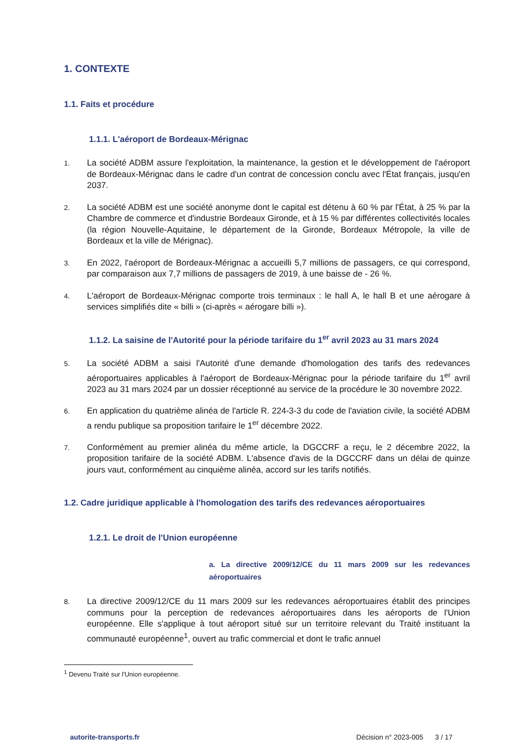1. CONTEXTE
1.1. Faits et procédure
1.1.1. L'aéroport de Bordeaux-Mérignac
1. La société ADBM assure l'exploitation, la maintenance, la gestion et le développement de l'aéroport de Bordeaux-Mérignac dans le cadre d'un contrat de concession conclu avec l'État français, jusqu'en 2037.
2. La société ADBM est une société anonyme dont le capital est détenu à 60 % par l'État, à 25 % par la Chambre de commerce et d'industrie Bordeaux Gironde, et à 15 % par différentes collectivités locales (la région Nouvelle-Aquitaine, le département de la Gironde, Bordeaux Métropole, la ville de Bordeaux et la ville de Mérignac).
3. En 2022, l'aéroport de Bordeaux-Mérignac a accueilli 5,7 millions de passagers, ce qui correspond, par comparaison aux 7,7 millions de passagers de 2019, à une baisse de - 26 %.
4. L'aéroport de Bordeaux-Mérignac comporte trois terminaux : le hall A, le hall B et une aérogare à services simplifiés dite « billi » (ci-après « aérogare billi »).
1.1.2. La saisine de l'Autorité pour la période tarifaire du 1<sup>er</sup> avril 2023 au 31 mars 2024
5. La société ADBM a saisi l'Autorité d'une demande d'homologation des tarifs des redevances aéroportuaires applicables à l'aéroport de Bordeaux-Mérignac pour la période tarifaire du 1<sup>er</sup> avril 2023 au 31 mars 2024 par un dossier réceptionné au service de la procédure le 30 novembre 2022.
6. En application du quatrième alinéa de l'article R. 224-3-3 du code de l'aviation civile, la société ADBM a rendu publique sa proposition tarifaire le 1<sup>er</sup> décembre 2022.
7. Conformément au premier alinéa du même article, la DGCCRF a reçu, le 2 décembre 2022, la proposition tarifaire de la société ADBM. L'absence d'avis de la DGCCRF dans un délai de quinze jours vaut, conformément au cinquième alinéa, accord sur les tarifs notifiés.
1.2. Cadre juridique applicable à l'homologation des tarifs des redevances aéroportuaires
1.2.1. Le droit de l'Union européenne
a. La directive 2009/12/CE du 11 mars 2009 sur les redevances aéroportuaires
8. La directive 2009/12/CE du 11 mars 2009 sur les redevances aéroportuaires établit des principes communs pour la perception de redevances aéroportuaires dans les aéroports de l'Union européenne. Elle s'applique à tout aéroport situé sur un territoire relevant du Traité instituant la communauté européenne<sup>1</sup>, ouvert au trafic commercial et dont le trafic annuel
<sup>1</sup> Devenu Traité sur l'Union européenne.
autorite-transports.fr Décision n° 2023-005 3 / 17